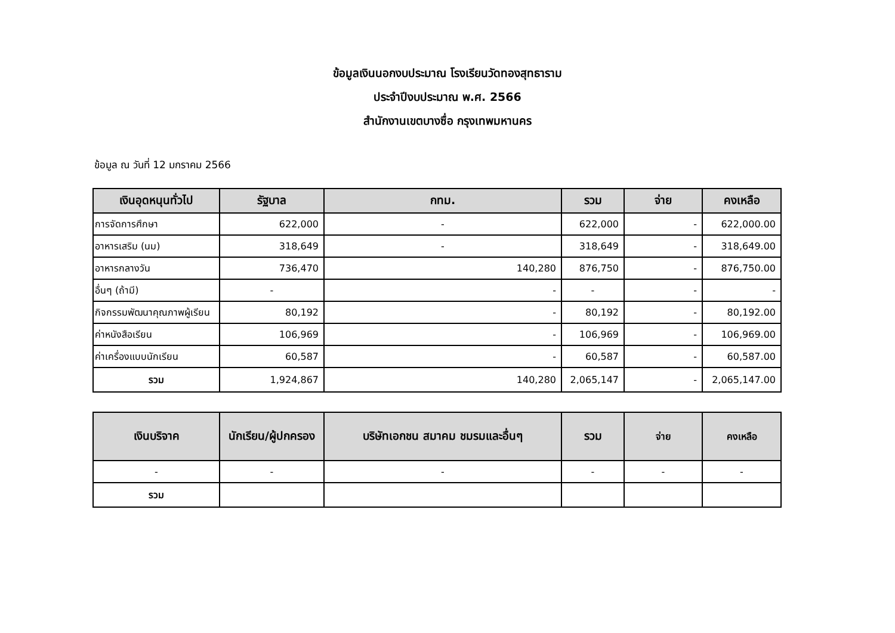ข้อมูลเงินนอกงบประมาณ โรงเรียนวัดทองสุทธาราม
ประจำปีงบประมาณ พ.ศ. 2566
สำนักงานเขตบางซื่อ กรุงเทพมหานคร
ข้อมูล ณ วันที่ 12 มกราคม 2566
| เงินอุดหนุนทั่วไป | รัฐบาล | กทม. | รวม | จ่าย | คงเหลือ |
| --- | --- | --- | --- | --- | --- |
| การจัดการศึกษา | 622,000 | - | 622,000 | - | 622,000.00 |
| อาหารเสริม (นม) | 318,649 | - | 318,649 | - | 318,649.00 |
| อาหารกลางวัน | 736,470 | 140,280 | 876,750 | - | 876,750.00 |
| อื่นๆ (ถ้ามี) | - | - | - | - | - |
| กิจกรรมพัฒนาคุณภาพผู้เรียน | 80,192 | - | 80,192 | - | 80,192.00 |
| ค่าหนังสือเรียน | 106,969 | - | 106,969 | - | 106,969.00 |
| ค่าเครื่องแบบนักเรียน | 60,587 | - | 60,587 | - | 60,587.00 |
| รวม | 1,924,867 | 140,280 | 2,065,147 | - | 2,065,147.00 |
| เงินบริจาค | นักเรียน/ผู้ปกครอง | บริษัทเอกชน สมาคม ชมรมและอื่นๆ | รวม | จ่าย | คงเหลือ |
| --- | --- | --- | --- | --- | --- |
| - | - | - | - | - | - |
| รวม | | | | | |